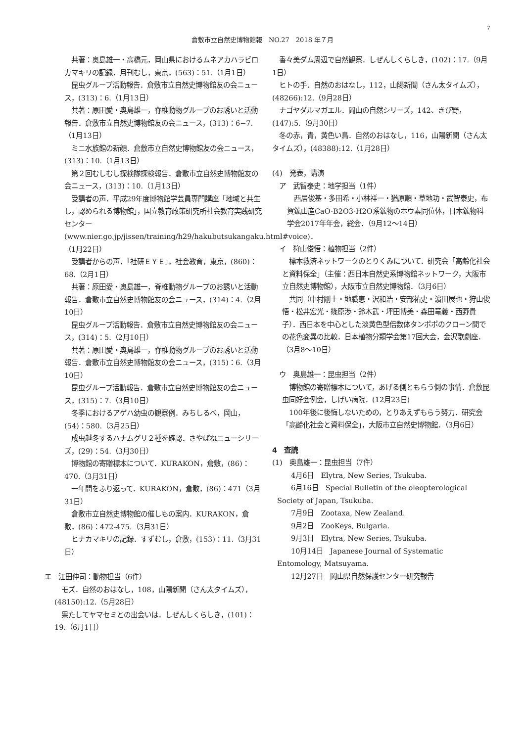7
倉敷市立自然史博物館報　NO.27　2018 年７月
　共著：奥島雄一・高橋元，岡山県におけるムネアカハラビロカマキリの記録．月刊むし，東京，(563)：51.（1月1日）
　昆虫グループ活動報告．倉敷市立自然史博物館友の会ニュース，(313)：6.（1月13日）
　共著：原田愛・奥島雄一，脊椎動物グループのお誘いと活動報告．倉敷市立自然史博物館友の会ニュース，(313)：6−7.（1月13日）
　ミニ水族館の新顔．倉敷市立自然史博物館友の会ニュース，(313)：10.（1月13日）
　第２回むしむし探検隊探検報告．倉敷市立自然史博物館友の会ニュース，(313)：10.（1月13日）
　受講者の声．平成29年度博物館学芸員専門講座「地域と共生し，認められる博物館」，国立教育政策研究所社会教育実践研究センター (www.nier.go.jp/jissen/training/h29/hakubutsukangaku.html#voice)．（1月22日）
　受講者からの声．「社研ＥＹＥ」，社会教育，東京，(860)：68.（2月1日）
　共著：原田愛・奥島雄一，脊椎動物グループのお誘いと活動報告．倉敷市立自然史博物館友の会ニュース，(314)：4.（2月10日）
　昆虫グループ活動報告．倉敷市立自然史博物館友の会ニュース，(314)：5.（2月10日）
　共著：原田愛・奥島雄一，脊椎動物グループのお誘いと活動報告．倉敷市立自然史博物館友の会ニュース，(315)：6.（3月10日）
　昆虫グループ活動報告．倉敷市立自然史博物館友の会ニュース，(315)：7.（3月10日）
　冬季におけるアゲハ幼虫の観察例．みちしるべ，岡山，(54)：580.（3月25日）
　成虫越冬するハナムグリ２種を確認．さやばねニューシリーズ，(29)：54.（3月30日）
　博物館の寄贈標本について．KURAKON，倉敷，(86)：470.（3月31日）
　一年間をふり返って．KURAKON，倉敷，(86)：471（3月31日）
　倉敷市立自然史博物館の催しもの案内．KURAKON，倉敷，(86)：472-475.（3月31日）
　ヒナカマキリの記録．すずむし，倉敷，(153)：11.（3月31日）
エ　江田伸司：動物担当（6件）
　モズ．自然のおはなし，108，山陽新聞（さん太タイムズ），(48150):12.（5月28日）
　果たしてヤマセミとの出会いは．しぜんしくらしき，(101)：19.（6月1日）
　香々美ダム周辺で自然観察．しぜんしくらしき，(102)：17.（9月1日）
　ヒトの手．自然のおはなし，112，山陽新聞（さん太タイムズ），(48266):12.（9月28日）
　ナゴヤダルマガエル．岡山の自然シリーズ，142、きび野，(147):5.（9月30日）
　冬の赤，青，黄色い鳥．自然のおはなし，116，山陽新聞（さん太タイムズ），(48388):12.（1月28日）
(4)　発表，講演
　ア　武智泰史：地学担当（1件）
　西居俊基・多田希・小林祥一・猶原順・草地功・武智泰史，布賀鉱山産CaO-B2O3-H2O系鉱物のホウ素同位体，日本鉱物科学会2017年年会，総会．（9月12〜14日）
　イ　狩山俊悟：植物担当（2件）
　標本救済ネットワークのとりくみについて．研究会「高齢化社会と資料保全」（主催：西日本自然史系博物館ネットワーク，大阪市立自然史博物館），大阪市立自然史博物館．（3月6日）
　共同（中村剛士・地職恵・沢和浩・安部祐史・濵田展也・狩山俊悟・松井宏光・篠原渉・鈴木武・坪田博美・森田竜義・西野貴子）．西日本を中心とした淡黄色型倍数体タンポポのクローン間での花色変異の比較．日本植物分類学会第17回大会，金沢歌劇座．（3月8〜10日）
　ウ　奥島雄一：昆虫担当（2件）
　博物館の寄贈標本について，あげる側ともらう側の事情．倉敷昆虫同好会例会，しげい病院．(12月23日)
　100年後に後悔しないための，とりあえずもらう努力．研究会「高齢化社会と資料保全」，大阪市立自然史博物館．（3月6日）
4　査読
(1)　奥島雄一：昆虫担当（7件）
　　4月6日　Elytra, New Series, Tsukuba.
　　6月16日　Special Bulletin of the oleopterological Society of Japan, Tsukuba.
　　7月9日　Zootaxa, New Zealand.
　　9月2日　ZooKeys, Bulgaria.
　　9月3日　Elytra, New Series, Tsukuba.
　　10月14日　Japanese Journal of Systematic Entomology, Matsuyama.
　　12月27日　岡山県自然保護センター研究報告